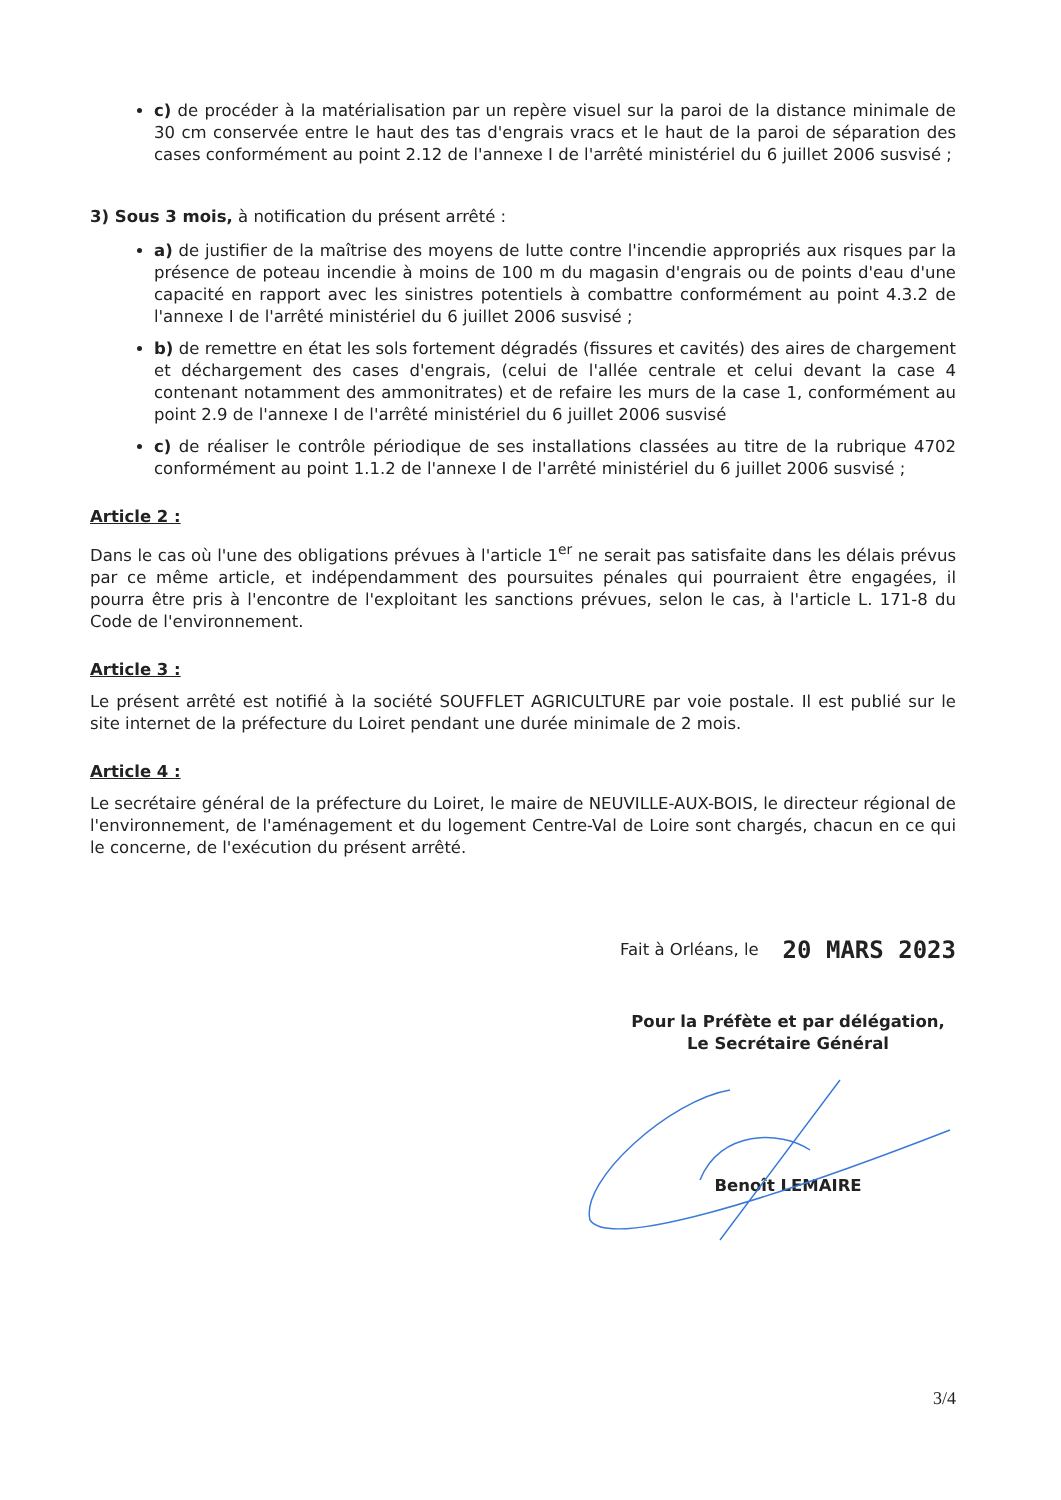c) de procéder à la matérialisation par un repère visuel sur la paroi de la distance minimale de 30 cm conservée entre le haut des tas d'engrais vracs et le haut de la paroi de séparation des cases conformément au point 2.12 de l'annexe I de l'arrêté ministériel du 6 juillet 2006 susvisé ;
3) Sous 3 mois, à notification du présent arrêté :
a) de justifier de la maîtrise des moyens de lutte contre l'incendie appropriés aux risques par la présence de poteau incendie à moins de 100 m du magasin d'engrais ou de points d'eau d'une capacité en rapport avec les sinistres potentiels à combattre conformément au point 4.3.2 de l'annexe I de l'arrêté ministériel du 6 juillet 2006 susvisé ;
b) de remettre en état les sols fortement dégradés (fissures et cavités) des aires de chargement et déchargement des cases d'engrais, (celui de l'allée centrale et celui devant la case 4 contenant notamment des ammonitrates) et de refaire les murs de la case 1, conformément au point 2.9 de l'annexe I de l'arrêté ministériel du 6 juillet 2006 susvisé
c) de réaliser le contrôle périodique de ses installations classées au titre de la rubrique 4702 conformément au point 1.1.2 de l'annexe I de l'arrêté ministériel du 6 juillet 2006 susvisé ;
Article 2 :
Dans le cas où l'une des obligations prévues à l'article 1<sup>er</sup> ne serait pas satisfaite dans les délais prévus par ce même article, et indépendamment des poursuites pénales qui pourraient être engagées, il pourra être pris à l'encontre de l'exploitant les sanctions prévues, selon le cas, à l'article L. 171-8 du Code de l'environnement.
Article 3 :
Le présent arrêté est notifié à la société SOUFFLET AGRICULTURE par voie postale. Il est publié sur le site internet de la préfecture du Loiret pendant une durée minimale de 2 mois.
Article 4 :
Le secrétaire général de la préfecture du Loiret, le maire de NEUVILLE-AUX-BOIS, le directeur régional de l'environnement, de l'aménagement et du logement Centre-Val de Loire sont chargés, chacun en ce qui le concerne, de l'exécution du présent arrêté.
Fait à Orléans, le 20 MARS 2023
Pour la Préfète et par délégation,
Le Secrétaire Général
Benoît LEMAIRE
3/4